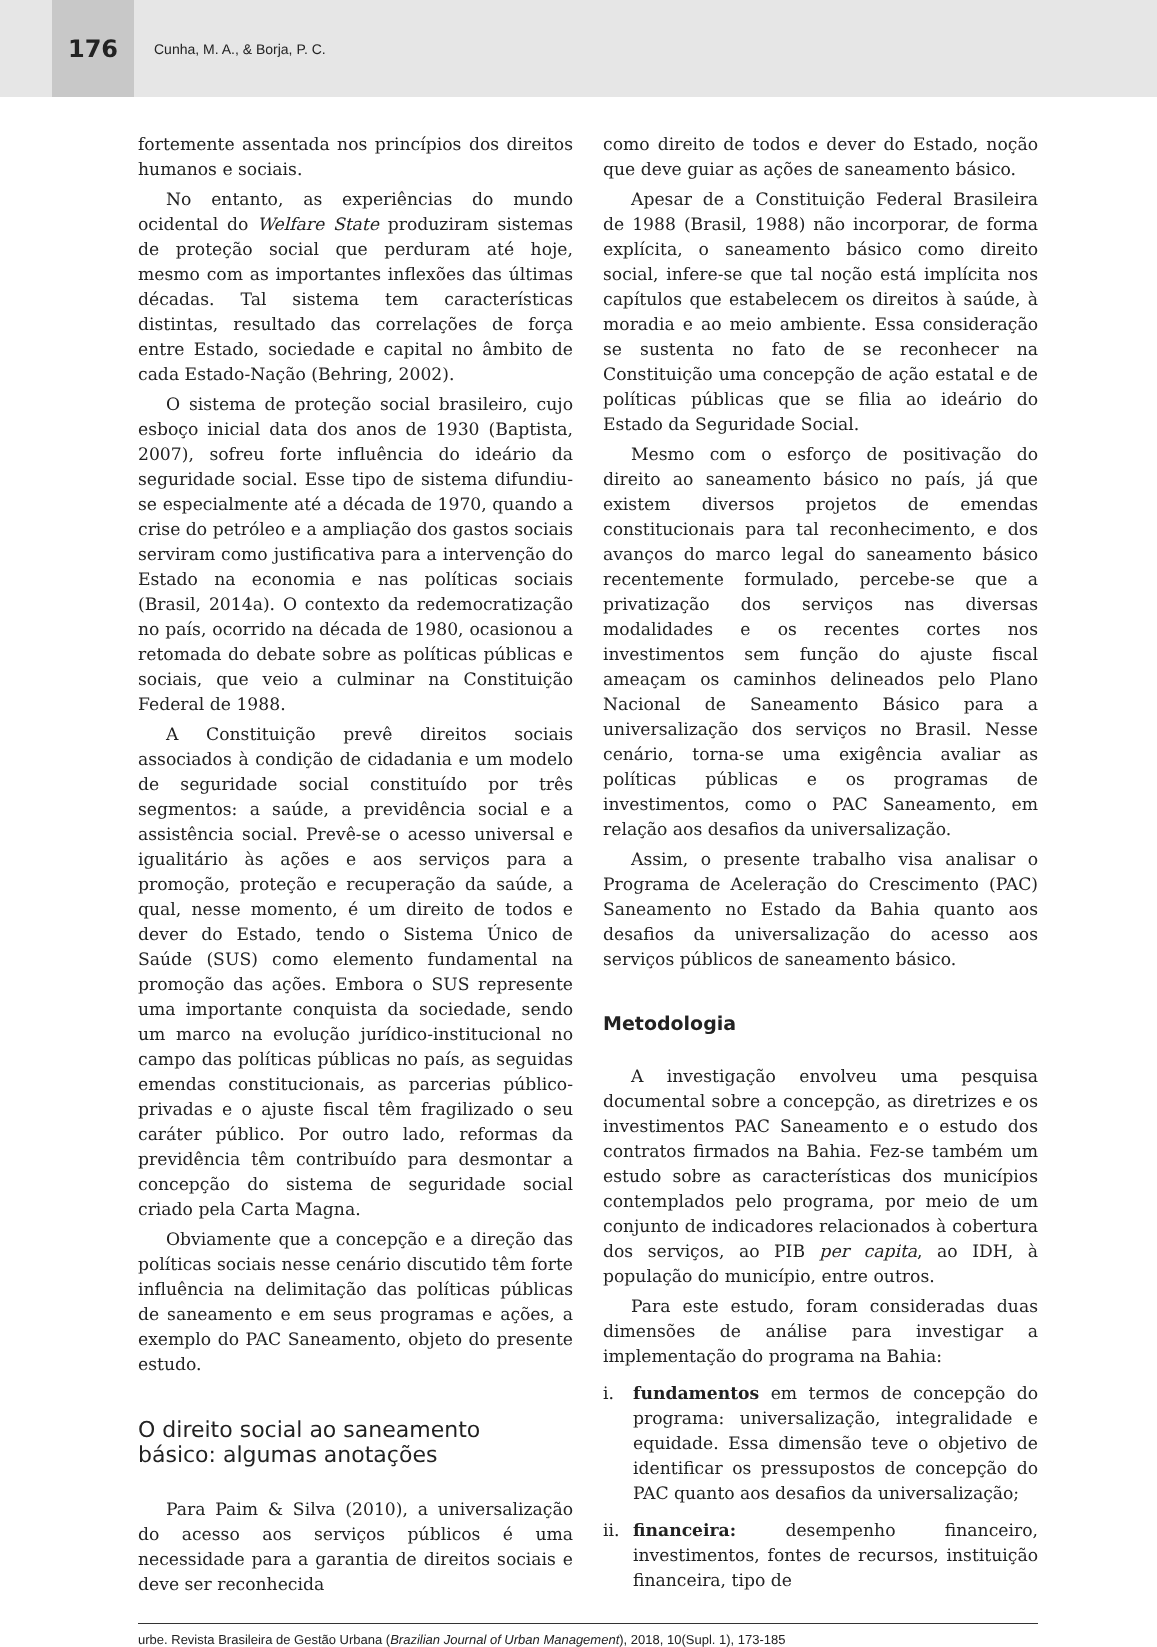176
Cunha, M. A., & Borja, P. C.
fortemente assentada nos princípios dos direitos humanos e sociais.
No entanto, as experiências do mundo ocidental do Welfare State produziram sistemas de proteção social que perduram até hoje, mesmo com as importantes inflexões das últimas décadas. Tal sistema tem características distintas, resultado das correlações de força entre Estado, sociedade e capital no âmbito de cada Estado-Nação (Behring, 2002).
O sistema de proteção social brasileiro, cujo esboço inicial data dos anos de 1930 (Baptista, 2007), sofreu forte influência do ideário da seguridade social. Esse tipo de sistema difundiu-se especialmente até a década de 1970, quando a crise do petróleo e a ampliação dos gastos sociais serviram como justificativa para a intervenção do Estado na economia e nas políticas sociais (Brasil, 2014a). O contexto da redemocratização no país, ocorrido na década de 1980, ocasionou a retomada do debate sobre as políticas públicas e sociais, que veio a culminar na Constituição Federal de 1988.
A Constituição prevê direitos sociais associados à condição de cidadania e um modelo de seguridade social constituído por três segmentos: a saúde, a previdência social e a assistência social. Prevê-se o acesso universal e igualitário às ações e aos serviços para a promoção, proteção e recuperação da saúde, a qual, nesse momento, é um direito de todos e dever do Estado, tendo o Sistema Único de Saúde (SUS) como elemento fundamental na promoção das ações. Embora o SUS represente uma importante conquista da sociedade, sendo um marco na evolução jurídico-institucional no campo das políticas públicas no país, as seguidas emendas constitucionais, as parcerias público-privadas e o ajuste fiscal têm fragilizado o seu caráter público. Por outro lado, reformas da previdência têm contribuído para desmontar a concepção do sistema de seguridade social criado pela Carta Magna.
Obviamente que a concepção e a direção das políticas sociais nesse cenário discutido têm forte influência na delimitação das políticas públicas de saneamento e em seus programas e ações, a exemplo do PAC Saneamento, objeto do presente estudo.
O direito social ao saneamento
básico: algumas anotações
Para Paim & Silva (2010), a universalização do acesso aos serviços públicos é uma necessidade para a garantia de direitos sociais e deve ser reconhecida
como direito de todos e dever do Estado, noção que deve guiar as ações de saneamento básico.
Apesar de a Constituição Federal Brasileira de 1988 (Brasil, 1988) não incorporar, de forma explícita, o saneamento básico como direito social, infere-se que tal noção está implícita nos capítulos que estabelecem os direitos à saúde, à moradia e ao meio ambiente. Essa consideração se sustenta no fato de se reconhecer na Constituição uma concepção de ação estatal e de políticas públicas que se filia ao ideário do Estado da Seguridade Social.
Mesmo com o esforço de positivação do direito ao saneamento básico no país, já que existem diversos projetos de emendas constitucionais para tal reconhecimento, e dos avanços do marco legal do saneamento básico recentemente formulado, percebe-se que a privatização dos serviços nas diversas modalidades e os recentes cortes nos investimentos sem função do ajuste fiscal ameaçam os caminhos delineados pelo Plano Nacional de Saneamento Básico para a universalização dos serviços no Brasil. Nesse cenário, torna-se uma exigência avaliar as políticas públicas e os programas de investimentos, como o PAC Saneamento, em relação aos desafios da universalização.
Assim, o presente trabalho visa analisar o Programa de Aceleração do Crescimento (PAC) Saneamento no Estado da Bahia quanto aos desafios da universalização do acesso aos serviços públicos de saneamento básico.
Metodologia
A investigação envolveu uma pesquisa documental sobre a concepção, as diretrizes e os investimentos PAC Saneamento e o estudo dos contratos firmados na Bahia. Fez-se também um estudo sobre as características dos municípios contemplados pelo programa, por meio de um conjunto de indicadores relacionados à cobertura dos serviços, ao PIB per capita, ao IDH, à população do município, entre outros.
Para este estudo, foram consideradas duas dimensões de análise para investigar a implementação do programa na Bahia:
i. fundamentos em termos de concepção do programa: universalização, integralidade e equidade. Essa dimensão teve o objetivo de identificar os pressupostos de concepção do PAC quanto aos desafios da universalização;
ii.
financeira: desempenho financeiro, investimentos, fontes de recursos, instituição financeira, tipo de
urbe. Revista Brasileira de Gestão Urbana (Brazilian Journal of Urban Management), 2018, 10(Supl. 1), 173-185